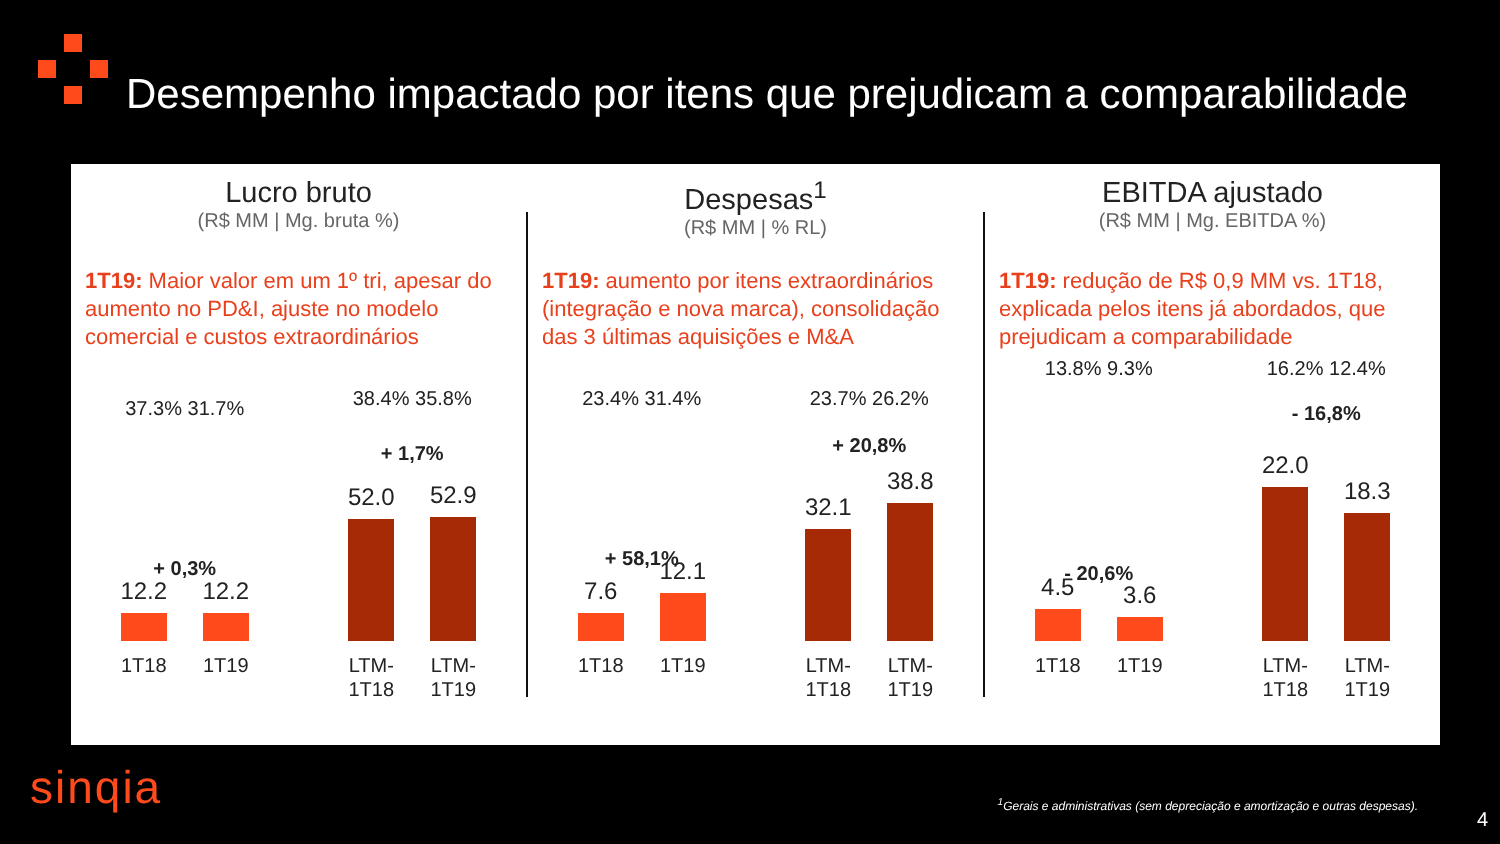Desempenho impactado por itens que prejudicam a comparabilidade
Lucro bruto
(R$ MM | Mg. bruta %)
1T19: Maior valor em um 1º tri, apesar do aumento no PD&I, ajuste no modelo comercial e custos extraordinários
37.3% 31.7%
+ 0,3%
12.2
1T18
12.2
1T19
38.4% 35.8%
+ 1,7%
52.0
LTM-1T18
52.9
LTM-1T19
Despesas<sup>1</sup>
(R$ MM | % RL)
1T19: aumento por itens extraordinários (integração e nova marca), consolidação das 3 últimas aquisições e M&A
23.4% 31.4%
+ 58,1%
7.6
1T18
12.1
1T19
23.7% 26.2%
+ 20,8%
32.1
LTM-1T18
38.8
LTM-1T19
EBITDA ajustado
(R$ MM | Mg. EBITDA %)
1T19: redução de R$ 0,9 MM vs. 1T18, explicada pelos itens já abordados, que prejudicam a comparabilidade
13.8% 9.3%
- 20,6%
4.5
1T18
3.6
1T19
16.2% 12.4%
- 16,8%
22.0
LTM-1T18
18.3
LTM-1T19
sinqia
<sup>1</sup> Gerais e administrativas (sem depreciação e amortização e outras despesas).
4